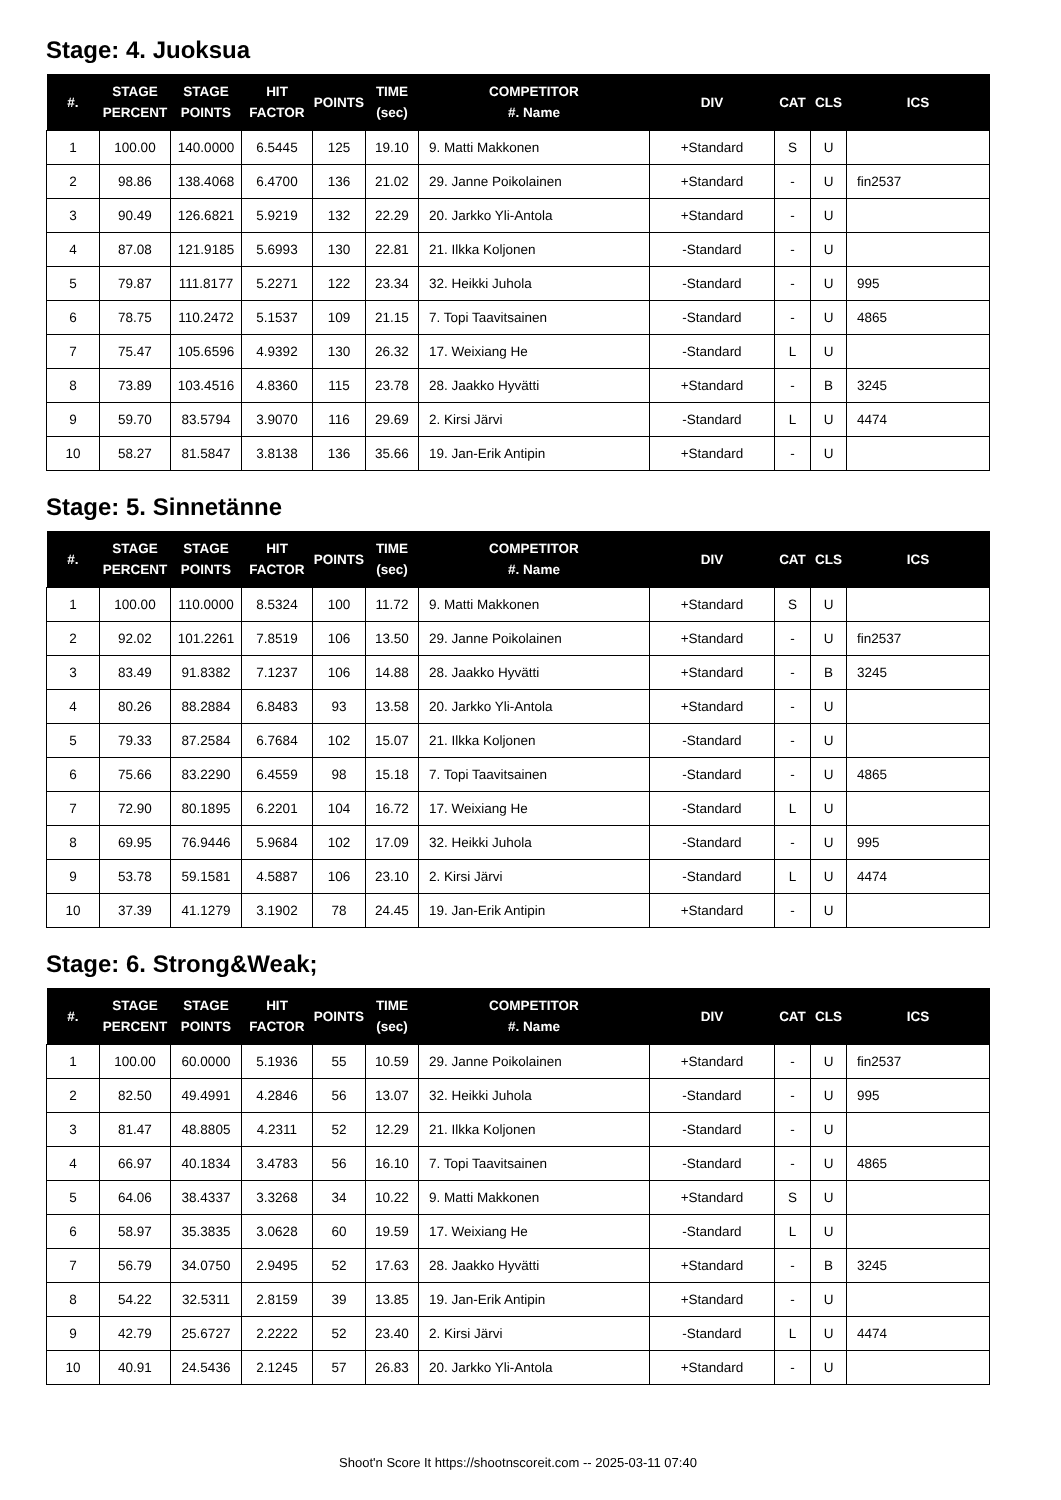Stage: 4. Juoksua
| #. | STAGE PERCENT | STAGE POINTS | HIT FACTOR | POINTS | TIME (sec) | COMPETITOR #. Name | DIV | CAT | CLS | ICS |
| --- | --- | --- | --- | --- | --- | --- | --- | --- | --- | --- |
| 1 | 100.00 | 140.0000 | 6.5445 | 125 | 19.10 | 9. Matti Makkonen | +Standard | S | U | |
| 2 | 98.86 | 138.4068 | 6.4700 | 136 | 21.02 | 29. Janne Poikolainen | +Standard | - | U | fin2537 |
| 3 | 90.49 | 126.6821 | 5.9219 | 132 | 22.29 | 20. Jarkko Yli-Antola | +Standard | - | U | |
| 4 | 87.08 | 121.9185 | 5.6993 | 130 | 22.81 | 21. Ilkka Koljonen | -Standard | - | U | |
| 5 | 79.87 | 111.8177 | 5.2271 | 122 | 23.34 | 32. Heikki Juhola | -Standard | - | U | 995 |
| 6 | 78.75 | 110.2472 | 5.1537 | 109 | 21.15 | 7. Topi Taavitsainen | -Standard | - | U | 4865 |
| 7 | 75.47 | 105.6596 | 4.9392 | 130 | 26.32 | 17. Weixiang He | -Standard | L | U | |
| 8 | 73.89 | 103.4516 | 4.8360 | 115 | 23.78 | 28. Jaakko Hyvätti | +Standard | - | B | 3245 |
| 9 | 59.70 | 83.5794 | 3.9070 | 116 | 29.69 | 2. Kirsi Järvi | -Standard | L | U | 4474 |
| 10 | 58.27 | 81.5847 | 3.8138 | 136 | 35.66 | 19. Jan-Erik Antipin | +Standard | - | U | |
Stage: 5. Sinnetänne
| #. | STAGE PERCENT | STAGE POINTS | HIT FACTOR | POINTS | TIME (sec) | COMPETITOR #. Name | DIV | CAT | CLS | ICS |
| --- | --- | --- | --- | --- | --- | --- | --- | --- | --- | --- |
| 1 | 100.00 | 110.0000 | 8.5324 | 100 | 11.72 | 9. Matti Makkonen | +Standard | S | U | |
| 2 | 92.02 | 101.2261 | 7.8519 | 106 | 13.50 | 29. Janne Poikolainen | +Standard | - | U | fin2537 |
| 3 | 83.49 | 91.8382 | 7.1237 | 106 | 14.88 | 28. Jaakko Hyvätti | +Standard | - | B | 3245 |
| 4 | 80.26 | 88.2884 | 6.8483 | 93 | 13.58 | 20. Jarkko Yli-Antola | +Standard | - | U | |
| 5 | 79.33 | 87.2584 | 6.7684 | 102 | 15.07 | 21. Ilkka Koljonen | -Standard | - | U | |
| 6 | 75.66 | 83.2290 | 6.4559 | 98 | 15.18 | 7. Topi Taavitsainen | -Standard | - | U | 4865 |
| 7 | 72.90 | 80.1895 | 6.2201 | 104 | 16.72 | 17. Weixiang He | -Standard | L | U | |
| 8 | 69.95 | 76.9446 | 5.9684 | 102 | 17.09 | 32. Heikki Juhola | -Standard | - | U | 995 |
| 9 | 53.78 | 59.1581 | 4.5887 | 106 | 23.10 | 2. Kirsi Järvi | -Standard | L | U | 4474 |
| 10 | 37.39 | 41.1279 | 3.1902 | 78 | 24.45 | 19. Jan-Erik Antipin | +Standard | - | U | |
Stage: 6. Strong&Weak;
| #. | STAGE PERCENT | STAGE POINTS | HIT FACTOR | POINTS | TIME (sec) | COMPETITOR #. Name | DIV | CAT | CLS | ICS |
| --- | --- | --- | --- | --- | --- | --- | --- | --- | --- | --- |
| 1 | 100.00 | 60.0000 | 5.1936 | 55 | 10.59 | 29. Janne Poikolainen | +Standard | - | U | fin2537 |
| 2 | 82.50 | 49.4991 | 4.2846 | 56 | 13.07 | 32. Heikki Juhola | -Standard | - | U | 995 |
| 3 | 81.47 | 48.8805 | 4.2311 | 52 | 12.29 | 21. Ilkka Koljonen | -Standard | - | U | |
| 4 | 66.97 | 40.1834 | 3.4783 | 56 | 16.10 | 7. Topi Taavitsainen | -Standard | - | U | 4865 |
| 5 | 64.06 | 38.4337 | 3.3268 | 34 | 10.22 | 9. Matti Makkonen | +Standard | S | U | |
| 6 | 58.97 | 35.3835 | 3.0628 | 60 | 19.59 | 17. Weixiang He | -Standard | L | U | |
| 7 | 56.79 | 34.0750 | 2.9495 | 52 | 17.63 | 28. Jaakko Hyvätti | +Standard | - | B | 3245 |
| 8 | 54.22 | 32.5311 | 2.8159 | 39 | 13.85 | 19. Jan-Erik Antipin | +Standard | - | U | |
| 9 | 42.79 | 25.6727 | 2.2222 | 52 | 23.40 | 2. Kirsi Järvi | -Standard | L | U | 4474 |
| 10 | 40.91 | 24.5436 | 2.1245 | 57 | 26.83 | 20. Jarkko Yli-Antola | +Standard | - | U | |
Shoot'n Score It https://shootnscoreit.com -- 2025-03-11 07:40